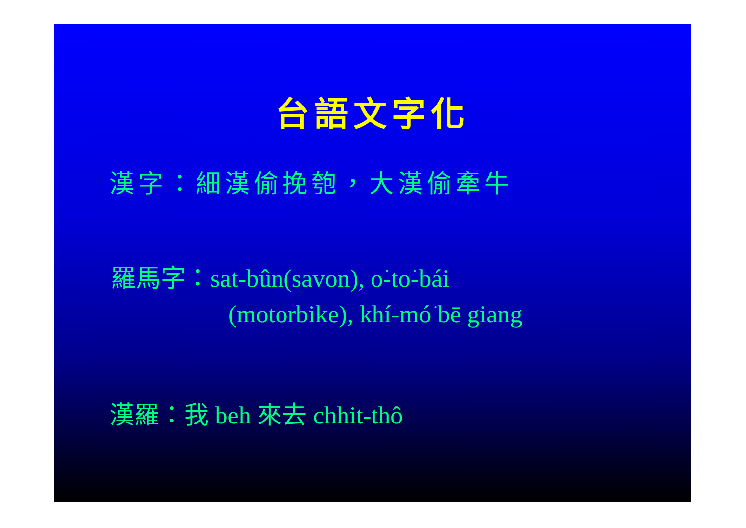台語文字化
漢字：細漢偷挽匏，大漢偷牽牛
羅馬字：sat-bûn(savon), o͘-to͘-bái
(motorbike), khí-mó͘ bē giang
漢羅：我 beh 來去 chhit-thô